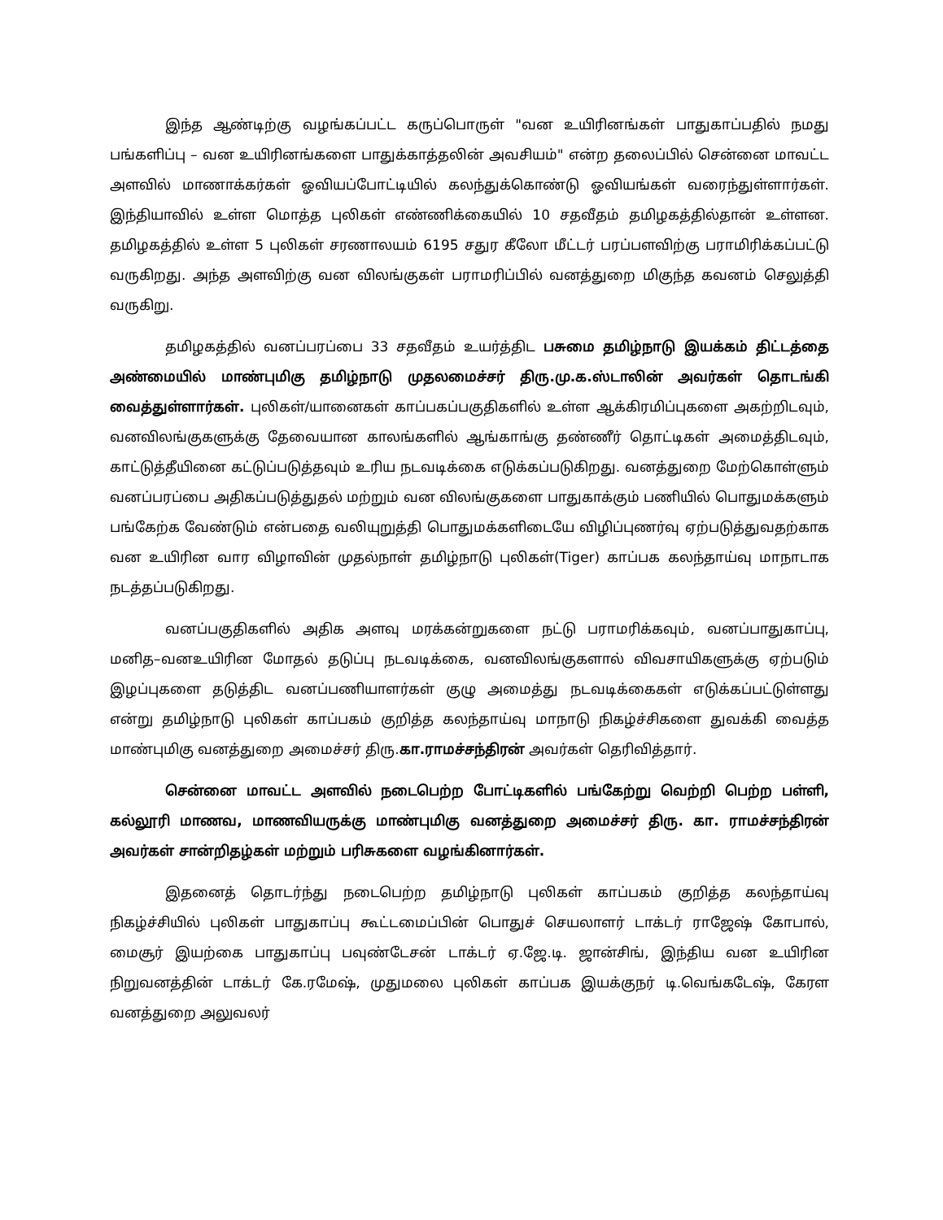இந்த ஆண்டிற்கு வழங்கப்பட்ட கருப்பொருள் "வன உயிரினங்கள் பாதுகாப்பதில் நமது பங்களிப்பு – வன உயிரினங்களை பாதுக்காத்தலின் அவசியம்" என்ற தலைப்பில் சென்னை மாவட்ட அளவில் மாணாக்கர்கள் ஓவியப்போட்டியில் கலந்துக்கொண்டு ஓவியங்கள் வரைந்துள்ளார்கள். இந்தியாவில் உள்ள மொத்த புலிகள் எண்ணிக்கையில் 10 சதவீதம் தமிழகத்தில்தான் உள்ளன. தமிழகத்தில் உள்ள 5 புலிகள் சரணாலயம் 6195 சதுர கீலோ மீட்டர் பரப்பளவிற்கு பராமிரிக்கப்பட்டு வருகிறது. அந்த அளவிற்கு வன விலங்குகள் பராமரிப்பில் வனத்துறை மிகுந்த கவனம் செலுத்தி வருகிறு.
தமிழகத்தில் வனப்பரப்பை 33 சதவீதம் உயர்த்திட பசுமை தமிழ்நாடு இயக்கம் திட்டத்தை அண்மையில் மாண்புமிகு தமிழ்நாடு முதலமைச்சர் திரு.மு.க.ஸ்டாலின் அவர்கள் தொடங்கி வைத்துள்ளார்கள். புலிகள்/யானைகள் காப்பகப்பகுதிகளில் உள்ள ஆக்கிரமிப்புகளை அகற்றிடவும், வனவிலங்குகளுக்கு தேவையான காலங்களில் ஆங்காங்கு தண்ணீர் தொட்டிகள் அமைத்திடவும், காட்டுத்தீயினை கட்டுப்படுத்தவும் உரிய நடவடிக்கை எடுக்கப்படுகிறது. வனத்துறை மேற்கொள்ளும் வனப்பரப்பை அதிகப்படுத்துதல் மற்றும் வன விலங்குகளை பாதுகாக்கும் பணியில் பொதுமக்களும் பங்கேற்க வேண்டும் என்பதை வலியுறுத்தி பொதுமக்களிடையே விழிப்புணர்வு ஏற்படுத்துவதற்காக வன உயிரின வார விழாவின் முதல்நாள் தமிழ்நாடு புலிகள்(Tiger) காப்பக கலந்தாய்வு மாநாடாக நடத்தப்படுகிறது.
வனப்பகுதிகளில் அதிக அளவு மரக்கன்றுகளை நட்டு பராமரிக்கவும், வனப்பாதுகாப்பு, மனித–வனஉயிரின மோதல் தடுப்பு நடவடிக்கை, வனவிலங்குகளால் விவசாயிகளுக்கு ஏற்படும் இழப்புகளை தடுத்திட வனப்பணியாளர்கள் குழு அமைத்து நடவடிக்கைகள் எடுக்கப்பட்டுள்ளது என்று தமிழ்நாடு புலிகள் காப்பகம் குறித்த கலந்தாய்வு மாநாடு நிகழ்ச்சிகளை துவக்கி வைத்த மாண்புமிகு வனத்துறை அமைச்சர் திரு.கா.ராமச்சந்திரன் அவர்கள் தெரிவித்தார்.
சென்னை மாவட்ட அளவில் நடைபெற்ற போட்டிகளில் பங்கேற்று வெற்றி பெற்ற பள்ளி, கல்லூரி மாணவ, மாணவியருக்கு மாண்புமிகு வனத்துறை அமைச்சர் திரு. கா. ராமச்சந்திரன் அவர்கள் சான்றிதழ்கள் மற்றும் பரிசுகளை வழங்கினார்கள்.
இதனைத் தொடர்ந்து நடைபெற்ற தமிழ்நாடு புலிகள் காப்பகம் குறித்த கலந்தாய்வு நிகழ்ச்சியில் புலிகள் பாதுகாப்பு கூட்டமைப்பின் பொதுச் செயலாளர் டாக்டர் ராஜேஷ் கோபால், மைசூர் இயற்கை பாதுகாப்பு பவுண்டேசன் டாக்டர் ஏ.ஜே.டி. ஜான்சிங், இந்திய வன உயிரின நிறுவனத்தின் டாக்டர் கே.ரமேஷ், முதுமலை புலிகள் காப்பக இயக்குநர் டி.வெங்கடேஷ், கேரள வனத்துறை அலுவலர்